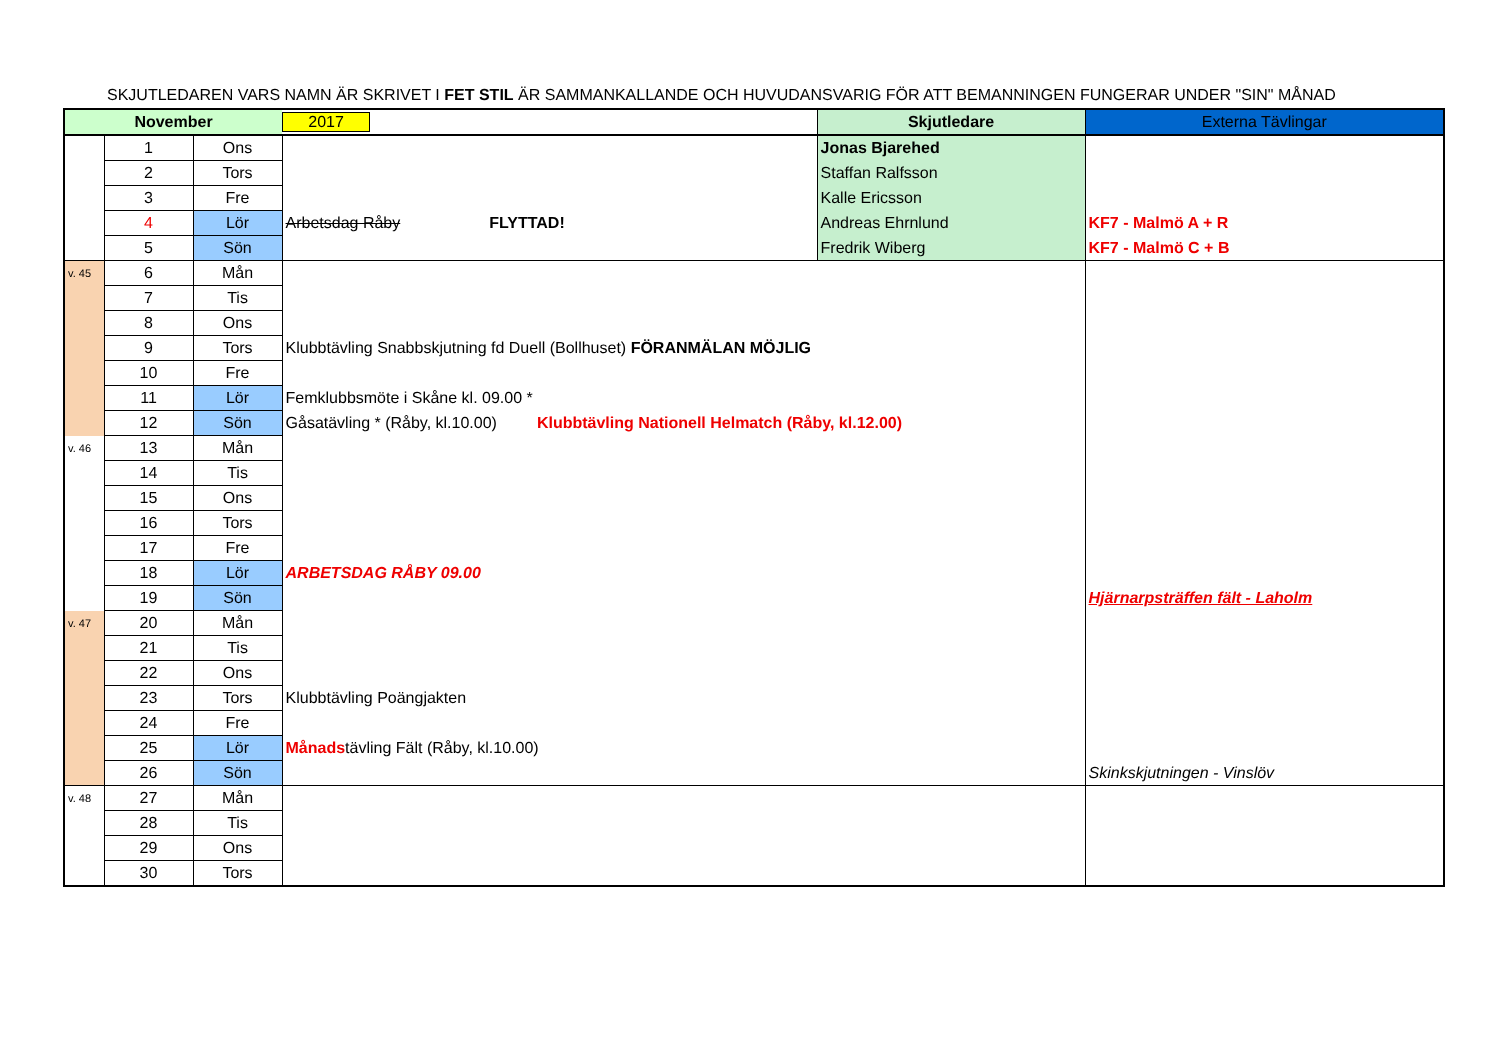SKJUTLEDAREN VARS NAMN ÄR SKRIVET I FET STIL ÄR SAMMANKALLANDE OCH HUVUDANSVARIG FÖR ATT BEMANNINGEN FUNGERAR UNDER "SIN" MÅNAD
| November | | | 2017 | Skjutledare | Externa Tävlingar |
| --- | --- | --- | --- | --- | --- |
| | 1 | Ons | | Jonas Bjarehed | |
| | 2 | Tors | | Staffan Ralfsson | |
| | 3 | Fre | | Kalle Ericsson | |
| | 4 | Lör | Arbetsdag Råby FLYTTAD! | Andreas Ehrnlund | KF7 - Malmö A + R |
| | 5 | Sön | | Fredrik Wiberg | KF7 - Malmö C + B |
| v. 45 | 6 | Mån | | | |
| | 7 | Tis | | | |
| | 8 | Ons | | | |
| | 9 | Tors | Klubbtävling Snabbskjutning fd Duell (Bollhuset) FÖRANMÄLAN MÖJLIG | | |
| | 10 | Fre | | | |
| | 11 | Lör | Femklubbsmöte i Skåne kl. 09.00 * | | |
| | 12 | Sön | Gåsatävling * (Råby, kl.10.00) Klubbtävling Nationell Helmatch (Råby, kl.12.00) | | |
| v. 46 | 13 | Mån | | | |
| | 14 | Tis | | | |
| | 15 | Ons | | | |
| | 16 | Tors | | | |
| | 17 | Fre | | | |
| | 18 | Lör | ARBETSDAG RÅBY 09.00 | | |
| | 19 | Sön | | | Hjärnarpsträffen fält - Laholm |
| v. 47 | 20 | Mån | | | |
| | 21 | Tis | | | |
| | 22 | Ons | | | |
| | 23 | Tors | Klubbtävling Poängjakten | | |
| | 24 | Fre | | | |
| | 25 | Lör | Månads tävling Fält (Råby, kl.10.00) | | |
| | 26 | Sön | | | Skinkskjutningen - Vinslöv |
| v. 48 | 27 | Mån | | | |
| | 28 | Tis | | | |
| | 29 | Ons | | | |
| | 30 | Tors | | | |